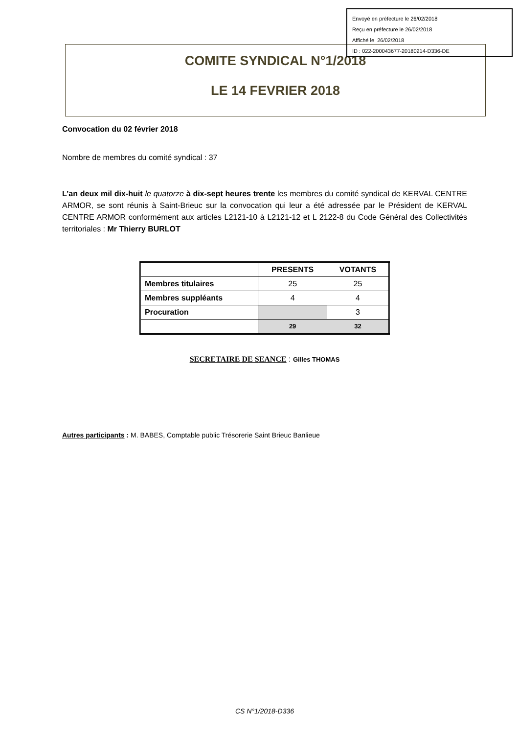Envoyé en préfecture le 26/02/2018
Reçu en préfecture le 26/02/2018
Affiché le 26/02/2018
ID : 022-200043677-20180214-D336-DE
COMITE SYNDICAL N°1/2018
LE 14 FEVRIER 2018
Convocation du 02 février 2018
Nombre de membres du comité syndical : 37
L’an deux mil dix-huit le quatorze à dix-sept heures trente les membres du comité syndical de KERVAL CENTRE ARMOR, se sont réunis à Saint-Brieuc sur la convocation qui leur a été adressée par le Président de KERVAL CENTRE ARMOR conformément aux articles L2121-10 à L2121-12 et L 2122-8 du Code Général des Collectivités territoriales : Mr Thierry BURLOT
| | PRESENTS | VOTANTS |
| --- | --- | --- |
| Membres titulaires | 25 | 25 |
| Membres suppléants | 4 | 4 |
| Procuration | | 3 |
| | 29 | 32 |
SECRETAIRE DE SEANCE : Gilles THOMAS
Autres participants : M. BABES, Comptable public Trésorerie Saint Brieuc Banlieue
CS N°1/2018-D336